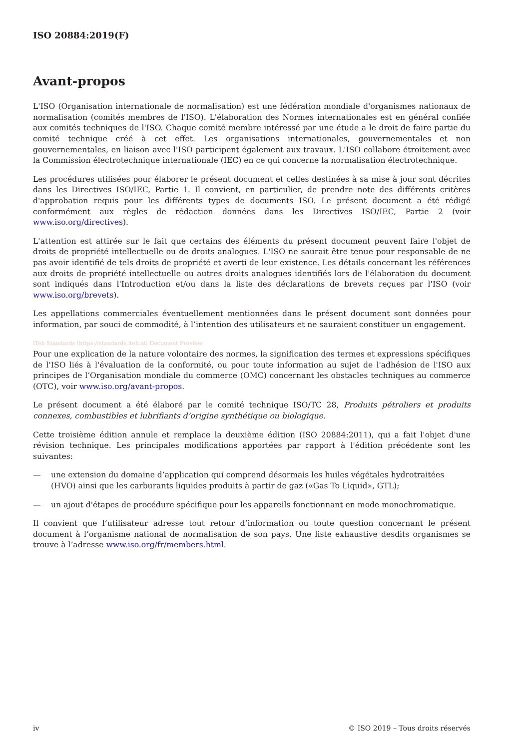ISO 20884:2019(F)
Avant-propos
L'ISO (Organisation internationale de normalisation) est une fédération mondiale d'organismes nationaux de normalisation (comités membres de l'ISO). L'élaboration des Normes internationales est en général confiée aux comités techniques de l'ISO. Chaque comité membre intéressé par une étude a le droit de faire partie du comité technique créé à cet effet. Les organisations internationales, gouvernementales et non gouvernementales, en liaison avec l'ISO participent également aux travaux. L'ISO collabore étroitement avec la Commission électrotechnique internationale (IEC) en ce qui concerne la normalisation électrotechnique.
Les procédures utilisées pour élaborer le présent document et celles destinées à sa mise à jour sont décrites dans les Directives ISO/IEC, Partie 1. Il convient, en particulier, de prendre note des différents critères d'approbation requis pour les différents types de documents ISO. Le présent document a été rédigé conformément aux règles de rédaction données dans les Directives ISO/IEC, Partie 2 (voir www.iso.org/directives).
L'attention est attirée sur le fait que certains des éléments du présent document peuvent faire l'objet de droits de propriété intellectuelle ou de droits analogues. L'ISO ne saurait être tenue pour responsable de ne pas avoir identifié de tels droits de propriété et averti de leur existence. Les détails concernant les références aux droits de propriété intellectuelle ou autres droits analogues identifiés lors de l'élaboration du document sont indiqués dans l'Introduction et/ou dans la liste des déclarations de brevets reçues par l'ISO (voir www.iso.org/brevets).
Les appellations commerciales éventuellement mentionnées dans le présent document sont données pour information, par souci de commodité, à l’intention des utilisateurs et ne sauraient constituer un engagement.
iTeh Standards (https://standards.iteh.ai) Document Preview
Pour une explication de la nature volontaire des normes, la signification des termes et expressions spécifiques de l'ISO liés à l'évaluation de la conformité, ou pour toute information au sujet de l'adhésion de l'ISO aux principes de l’Organisation mondiale du commerce (OMC) concernant les obstacles techniques au commerce (OTC), voir www.iso.org/avant-propos.
Le présent document a été élaboré par le comité technique ISO/TC 28, Produits pétroliers et produits connexes, combustibles et lubrifiants d’origine synthétique ou biologique.
Cette troisième édition annule et remplace la deuxième édition (ISO 20884:2011), qui a fait l'objet d'une révision technique. Les principales modifications apportées par rapport à l'édition précédente sont les suivantes:
— une extension du domaine d’application qui comprend désormais les huiles végétales hydrotraitées (HVO) ainsi que les carburants liquides produits à partir de gaz («Gas To Liquid», GTL);
— un ajout d'étapes de procédure spécifique pour les appareils fonctionnant en mode monochromatique.
Il convient que l’utilisateur adresse tout retour d’information ou toute question concernant le présent document à l’organisme national de normalisation de son pays. Une liste exhaustive desdits organismes se trouve à l’adresse www.iso.org/fr/members.html.
iv © ISO 2019 – Tous droits réservés